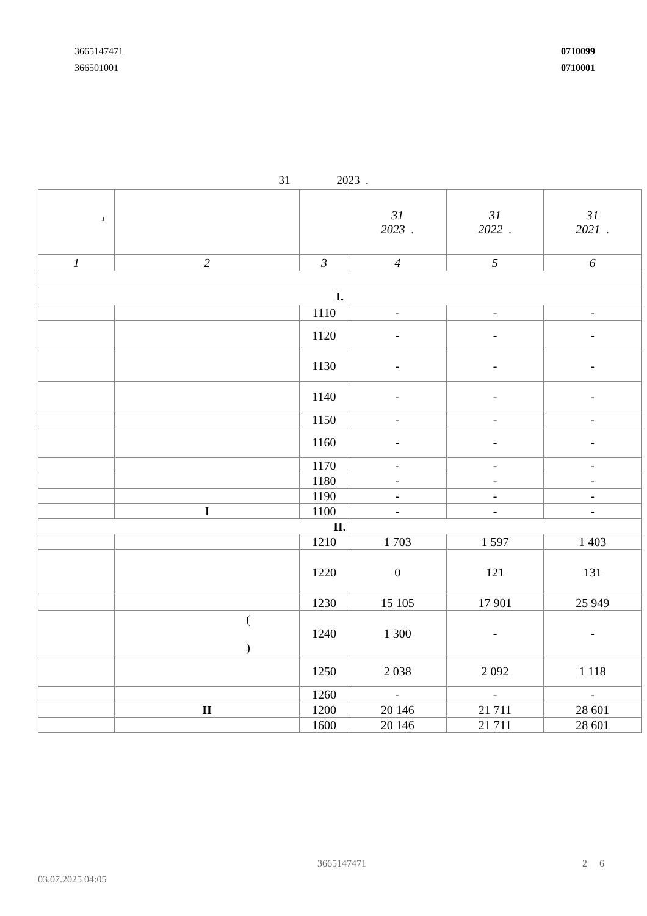3665147471
366501001
0710099
0710001
31 2023 .
| <sup>1</sup> | | | 31 2023 . | 31 2022 . | 31 2021 . |
| --- | --- | --- | --- | --- | --- |
| 1 | 2 | 3 | 4 | 5 | 6 |
| I. | | | | | |
| | | 1110 | - | - | - |
| | | 1120 | - | - | - |
| | | 1130 | - | - | - |
| | | 1140 | - | - | - |
| | | 1150 | - | - | - |
| | | 1160 | - | - | - |
| | | 1170 | - | - | - |
| | | 1180 | - | - | - |
| | | 1190 | - | - | - |
| | I | 1100 | - | - | - |
| II. | | | | | |
| | | 1210 | 1 703 | 1 597 | 1 403 |
| | | 1220 | 0 | 121 | 131 |
| | | 1230 | 15 105 | 17 901 | 25 949 |
| | ( ) | 1240 | 1 300 | - | - |
| | | 1250 | 2 038 | 2 092 | 1 118 |
| | | 1260 | - | - | - |
| | II | 1200 | 20 146 | 21 711 | 28 601 |
| | | 1600 | 20 146 | 21 711 | 28 601 |
3665147471 2 6
03.07.2025 04:05